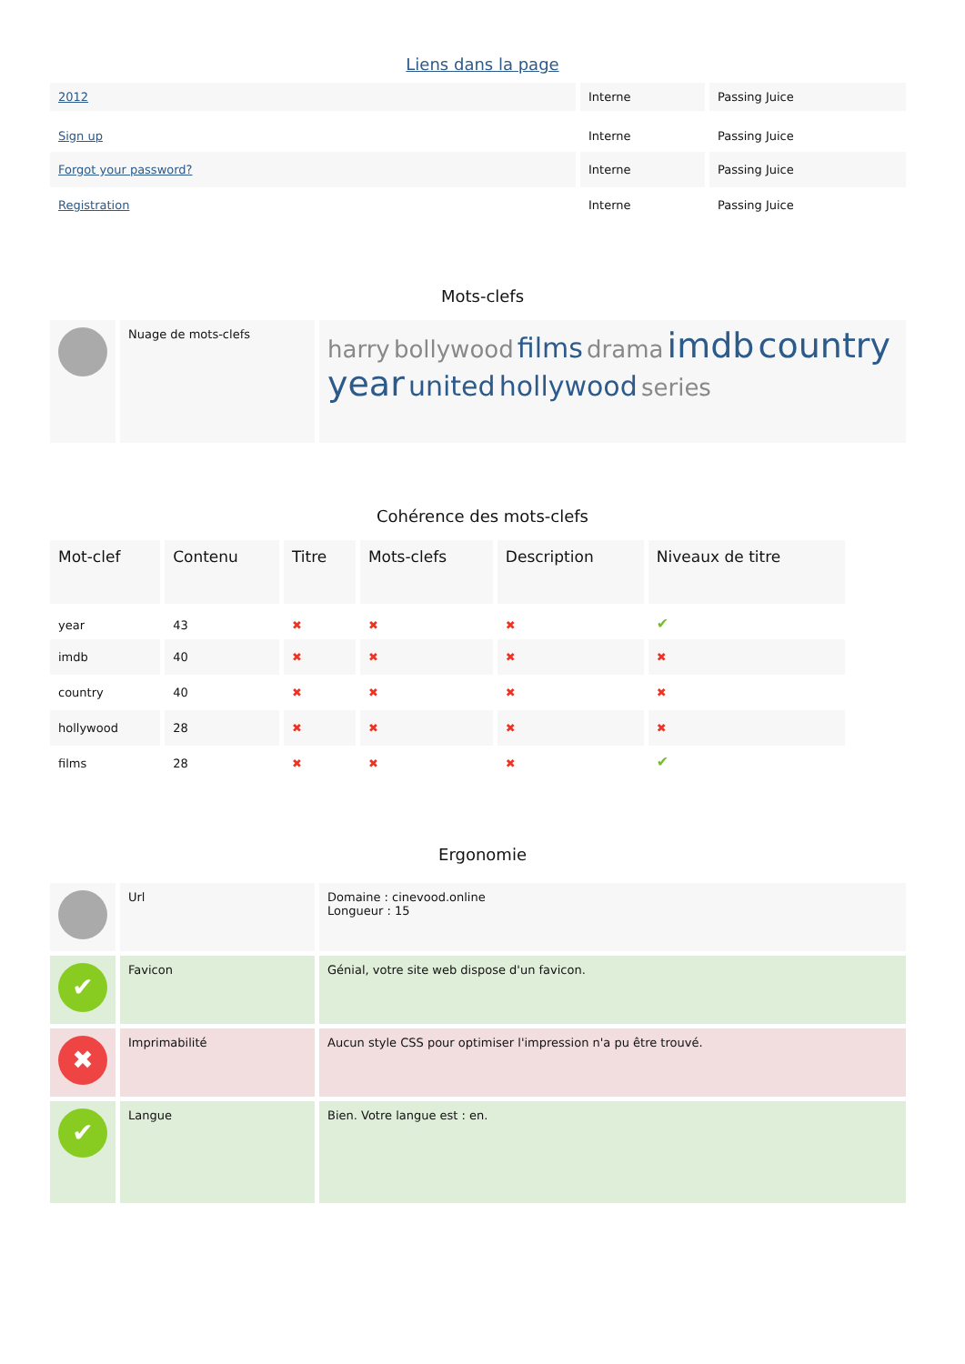Liens dans la page
| 2012 | Interne | Passing Juice |
| Sign up | Interne | Passing Juice |
| Forgot your password? | Interne | Passing Juice |
| Registration | Interne | Passing Juice |
Mots-clefs
| | Nuage de mots-clefs | harry bollywood films drama imdb country year united hollywood series |
Cohérence des mots-clefs
| Mot-clef | Contenu | Titre | Mots-clefs | Description | Niveaux de titre |
| year | 43 | ✖ | ✖ | ✖ | ✔ |
| imdb | 40 | ✖ | ✖ | ✖ | ✖ |
| country | 40 | ✖ | ✖ | ✖ | ✖ |
| hollywood | 28 | ✖ | ✖ | ✖ | ✖ |
| films | 28 | ✖ | ✖ | ✖ | ✔ |
Ergonomie
| | Url | Domaine : cinevood.online Longueur : 15 |
| ✔ | Favicon | Génial, votre site web dispose d'un favicon. |
| ✖ | Imprimabilité | Aucun style CSS pour optimiser l'impression n'a pu être trouvé. |
| ✔ | Langue | Bien. Votre langue est : en. |